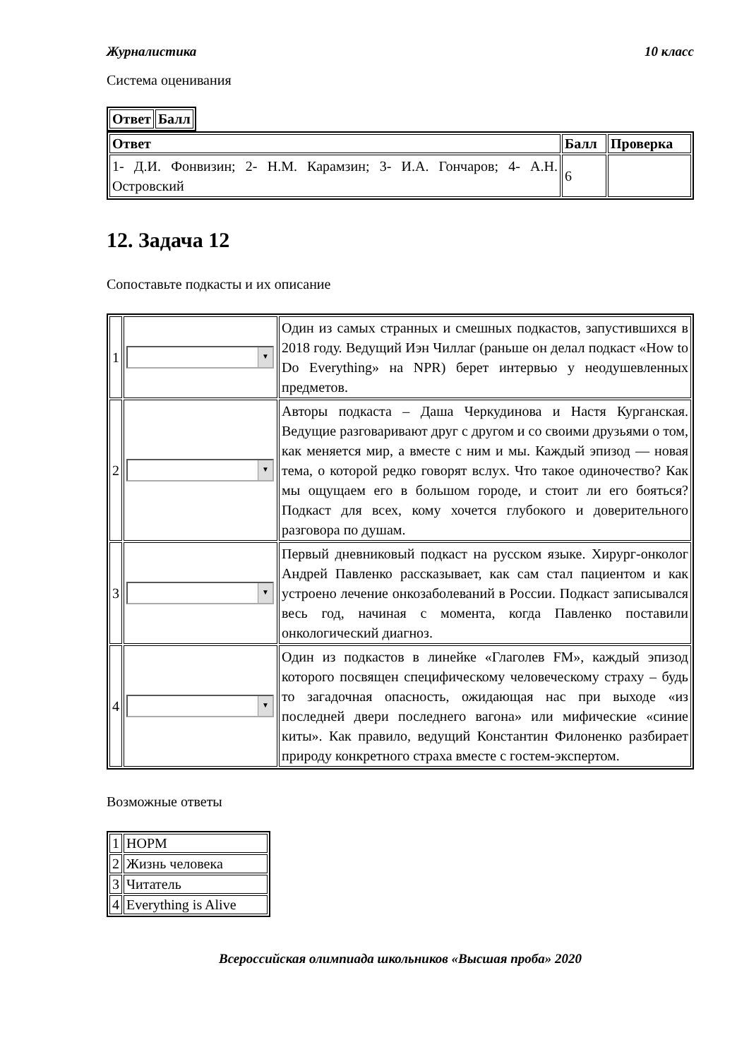Журналистика 10 класс
Система оценивания
| Ответ | Балл |
| --- | --- |
| Ответ | Балл | Проверка |
| --- | --- | --- |
| 1- Д.И. Фонвизин; 2- Н.М. Карамзин; 3- И.А. Гончаров; 4- А.Н. Островский | 6 | |
12. Задача 12
Сопоставьте подкасты и их описание
| 1 | ▼ | Один из самых странных и смешных подкастов, запустившихся в 2018 году. Ведущий Иэн Чиллаг (раньше он делал подкаст «How to Do Everything» на NPR) берет интервью у неодушевленных предметов. |
| 2 | ▼ | Авторы подкаста – Даша Черкудинова и Настя Курганская. Ведущие разговаривают друг с другом и со своими друзьями о том, как меняется мир, а вместе с ним и мы. Каждый эпизод — новая тема, о которой редко говорят вслух. Что такое одиночество? Как мы ощущаем его в большом городе, и стоит ли его бояться? Подкаст для всех, кому хочется глубокого и доверительного разговора по душам. |
| 3 | ▼ | Первый дневниковый подкаст на русском языке. Хирург-онколог Андрей Павленко рассказывает, как сам стал пациентом и как устроено лечение онкозаболеваний в России. Подкаст записывался весь год, начиная с момента, когда Павленко поставили онкологический диагноз. |
| 4 | ▼ | Один из подкастов в линейке «Глаголев FM», каждый эпизод которого посвящен специфическому человеческому страху – будь то загадочная опасность, ожидающая нас при выходе «из последней двери последнего вагона» или мифические «синие киты». Как правило, ведущий Константин Филоненко разбирает природу конкретного страха вместе с гостем-экспертом. |
Возможные ответы
| 1 | НОРМ |
| 2 | Жизнь человека |
| 3 | Читатель |
| 4 | Everything is Alive |
Всероссийская олимпиада школьников «Высшая проба» 2020